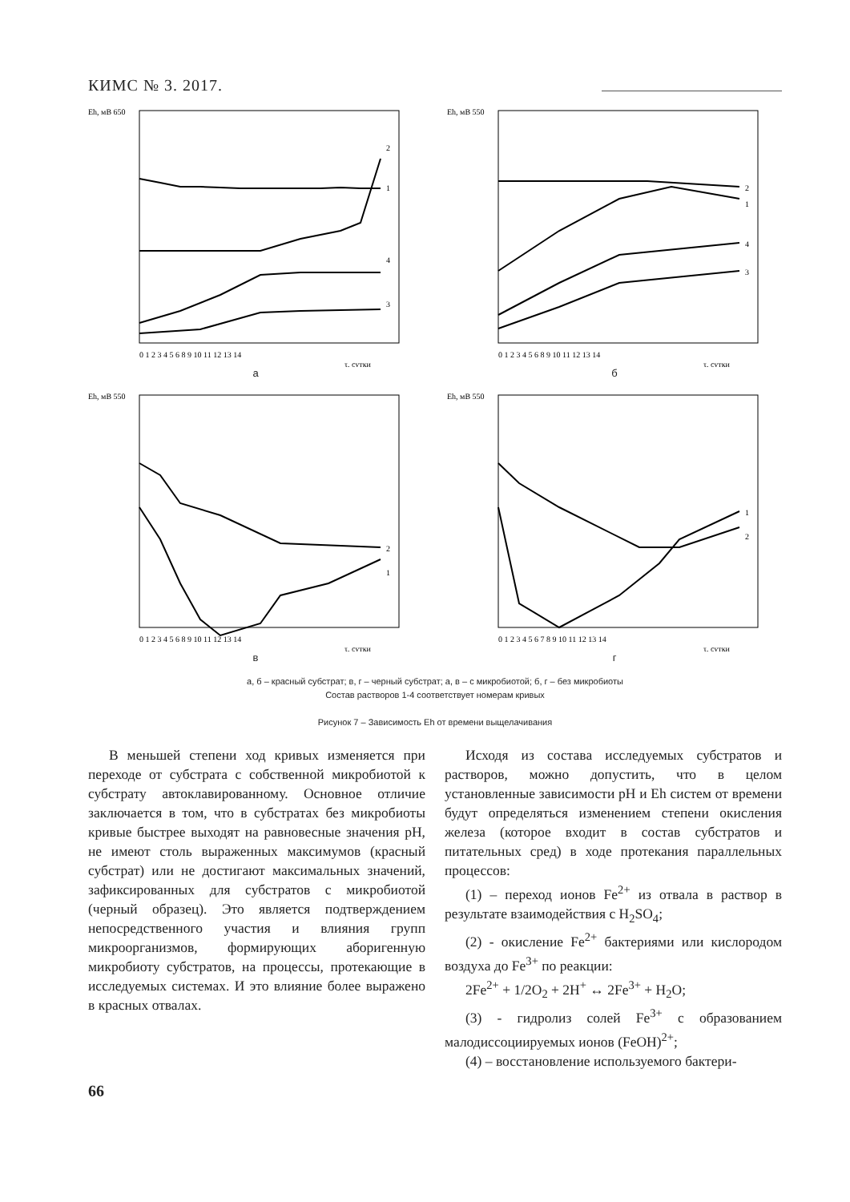КИМС № 3. 2017.
Eh, мВ 650
2
1
4
3
0 1 2 3 4 5 6 8 9 10 11 12 13 14
τ, сутки
а
Eh, мВ 550
2
1
4
3
0 1 2 3 4 5 6 8 9 10 11 12 13 14
τ, сутки
б
Eh, мВ 550
2
1
0 1 2 3 4 5 6 8 9 10 11 12 13 14
τ, сутки
в
Eh, мВ 550
1
2
0 1 2 3 4 5 6 7 8 9 10 11 12 13 14
τ, сутки
г
а, б – красный субстрат; в, г – черный субстрат; а, в – с микробиотой; б, г – без микробиоты
Состав растворов 1-4 соответствует номерам кривых
Рисунок 7 – Зависимость Eh от времени выщелачивания
В меньшей степени ход кривых изменяется при переходе от субстрата с собственной микробиотой к субстрату автоклавированному. Основное отличие заключается в том, что в субстратах без микробиоты кривые быстрее выходят на равновесные значения pH, не имеют столь выраженных максимумов (красный субстрат) или не достигают максимальных значений, зафиксированных для субстратов с микробиотой (черный образец). Это является подтверждением непосредственного участия и влияния групп микроорганизмов, формирующих аборигенную микробиоту субстратов, на процессы, протекающие в исследуемых системах. И это влияние более выражено в красных отвалах.
Исходя из состава исследуемых субстратов и растворов, можно допустить, что в целом установленные зависимости pH и Eh систем от времени будут определяться изменением степени окисления железа (которое входит в состав субстратов и питательных сред) в ходе протекания параллельных процессов:
(1) – переход ионов Fe<sup>2+</sup> из отвала в раствор в результате взаимодействия с H<sub>2</sub>SO<sub>4</sub>;
(2) - окисление Fe<sup>2+</sup> бактериями или кислородом воздуха до Fe<sup>3+</sup> по реакции:
2Fe<sup>2+</sup> + 1/2O<sub>2</sub> + 2H<sup>+</sup> ↔ 2Fe<sup>3+</sup> + H<sub>2</sub>O;
(3) - гидролиз солей Fe<sup>3+</sup> с образованием малодиссоциируемых ионов (FeOH)<sup>2+</sup>;
(4) – восстановление используемого бактери-
66